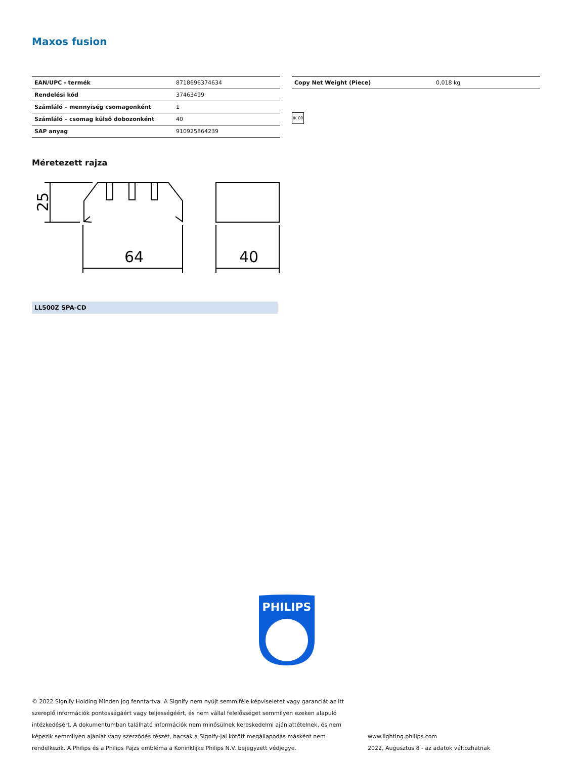Maxos fusion
| EAN/UPC - termék | 8718696374634 |
| Rendelési kód | 37463499 |
| Számláló – mennyiség csomagonként | 1 |
| Számláló – csomag külső dobozonként | 40 |
| SAP anyag | 910925864239 |
| Copy Net Weight (Piece) | 0,018 kg |
IK 00
Méretezett rajza
25
64
40
LL500Z SPA-CD
PHILIPS
© 2022 Signify Holding Minden jog fenntartva. A Signify nem nyújt semmiféle képviseletet vagy garanciát az itt szereplő információk pontosságáért vagy teljességéért, és nem vállal felelősséget semmilyen ezeken alapuló intézkedésért. A dokumentumban található információk nem minősülnek kereskedelmi ajánlattételnek, és nem képezik semmilyen ajánlat vagy szerződés részét, hacsak a Signify-jal kötött megállapodás másként nem rendelkezik. A Philips és a Philips Pajzs embléma a Koninklijke Philips N.V. bejegyzett védjegye.
www.lighting.philips.com
2022, Augusztus 8 - az adatok változhatnak